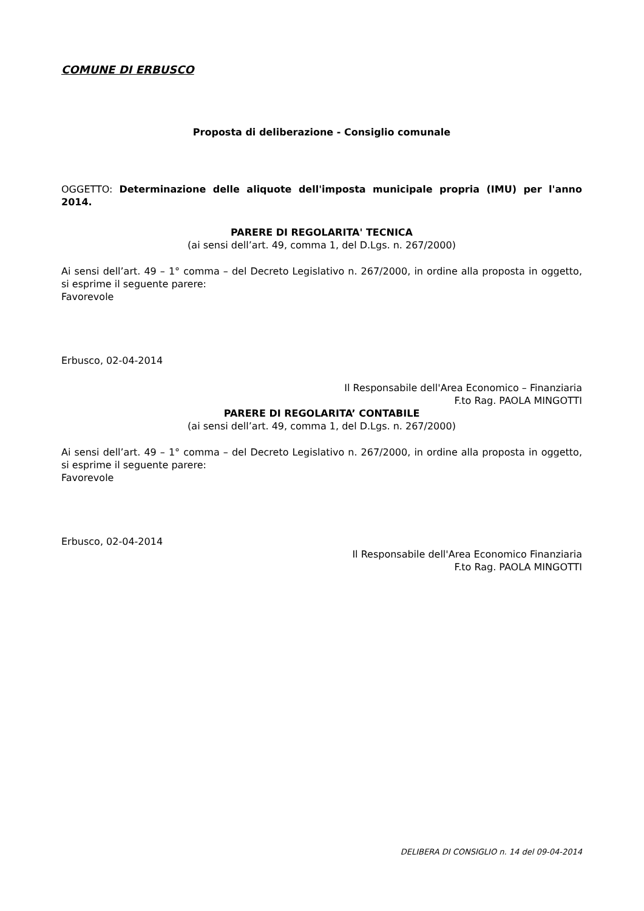COMUNE DI ERBUSCO
Proposta di deliberazione - Consiglio comunale
OGGETTO: Determinazione delle aliquote dell'imposta municipale propria (IMU) per l'anno 2014.
PARERE DI REGOLARITA' TECNICA
(ai sensi dell’art. 49, comma 1, del D.Lgs. n. 267/2000)
Ai sensi dell’art. 49 – 1° comma – del Decreto Legislativo n. 267/2000, in ordine alla proposta in oggetto, si esprime il seguente parere:
Favorevole
Erbusco, 02-04-2014
Il Responsabile dell'Area Economico – Finanziaria
F.to Rag. PAOLA MINGOTTI
PARERE DI REGOLARITA’ CONTABILE
(ai sensi dell’art. 49, comma 1, del D.Lgs. n. 267/2000)
Ai sensi dell’art. 49 – 1° comma – del Decreto Legislativo n. 267/2000, in ordine alla proposta in oggetto, si esprime il seguente parere:
Favorevole
Erbusco, 02-04-2014
Il Responsabile dell'Area Economico Finanziaria
F.to Rag. PAOLA MINGOTTI
DELIBERA DI CONSIGLIO n. 14 del 09-04-2014